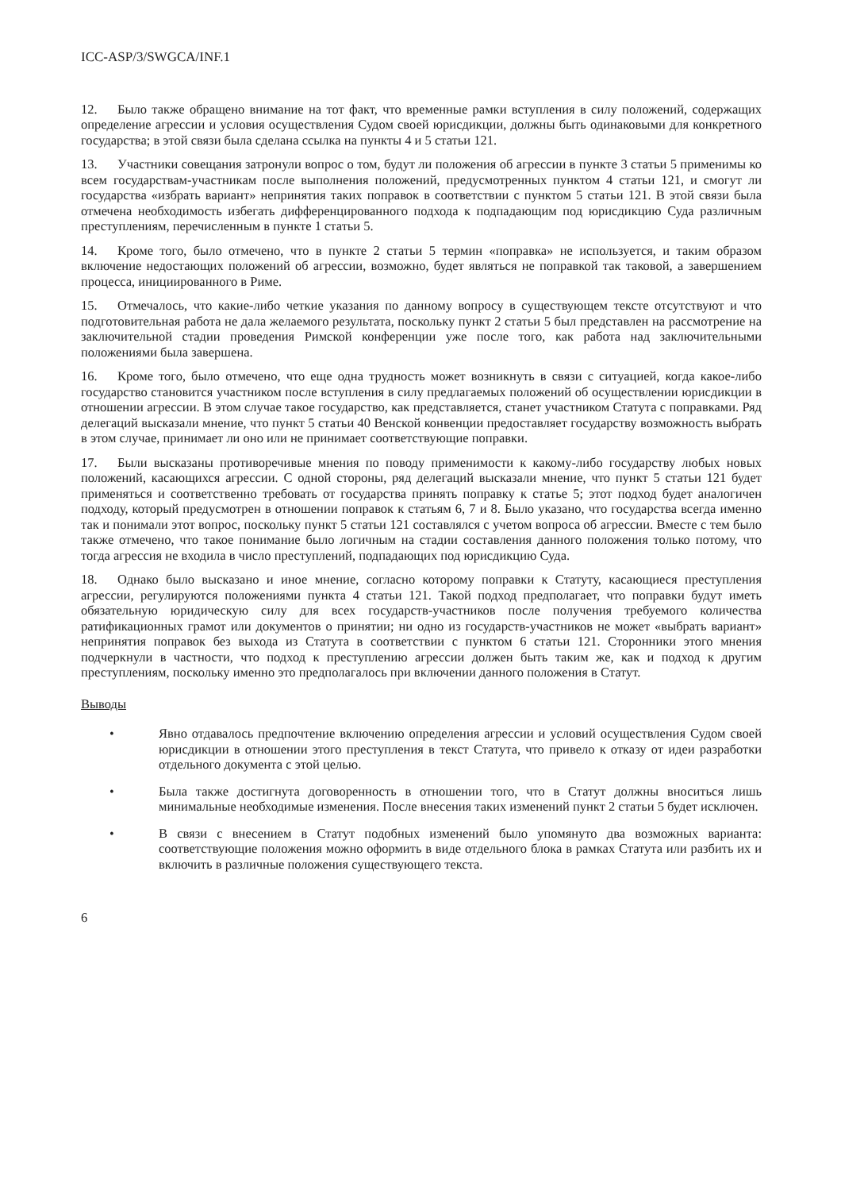ICC-ASP/3/SWGCA/INF.1
12. Было также обращено внимание на тот факт, что временные рамки вступления в силу положений, содержащих определение агрессии и условия осуществления Судом своей юрисдикции, должны быть одинаковыми для конкретного государства; в этой связи была сделана ссылка на пункты 4 и 5 статьи 121.
13. Участники совещания затронули вопрос о том, будут ли положения об агрессии в пункте 3 статьи 5 применимы ко всем государствам-участникам после выполнения положений, предусмотренных пунктом 4 статьи 121, и смогут ли государства «избрать вариант» непринятия таких поправок в соответствии с пунктом 5 статьи 121. В этой связи была отмечена необходимость избегать дифференцированного подхода к подпадающим под юрисдикцию Суда различным преступлениям, перечисленным в пункте 1 статьи 5.
14. Кроме того, было отмечено, что в пункте 2 статьи 5 термин «поправка» не используется, и таким образом включение недостающих положений об агрессии, возможно, будет являться не поправкой так таковой, а завершением процесса, инициированного в Риме.
15. Отмечалось, что какие-либо четкие указания по данному вопросу в существующем тексте отсутствуют и что подготовительная работа не дала желаемого результата, поскольку пункт 2 статьи 5 был представлен на рассмотрение на заключительной стадии проведения Римской конференции уже после того, как работа над заключительными положениями была завершена.
16. Кроме того, было отмечено, что еще одна трудность может возникнуть в связи с ситуацией, когда какое-либо государство становится участником после вступления в силу предлагаемых положений об осуществлении юрисдикции в отношении агрессии. В этом случае такое государство, как представляется, станет участником Статута с поправками. Ряд делегаций высказали мнение, что пункт 5 статьи 40 Венской конвенции предоставляет государству возможность выбрать в этом случае, принимает ли оно или не принимает соответствующие поправки.
17. Были высказаны противоречивые мнения по поводу применимости к какому-либо государству любых новых положений, касающихся агрессии. С одной стороны, ряд делегаций высказали мнение, что пункт 5 статьи 121 будет применяться и соответственно требовать от государства принять поправку к статье 5; этот подход будет аналогичен подходу, который предусмотрен в отношении поправок к статьям 6, 7 и 8. Было указано, что государства всегда именно так и понимали этот вопрос, поскольку пункт 5 статьи 121 составлялся с учетом вопроса об агрессии. Вместе с тем было также отмечено, что такое понимание было логичным на стадии составления данного положения только потому, что тогда агрессия не входила в число преступлений, подпадающих под юрисдикцию Суда.
18. Однако было высказано и иное мнение, согласно которому поправки к Статуту, касающиеся преступления агрессии, регулируются положениями пункта 4 статьи 121. Такой подход предполагает, что поправки будут иметь обязательную юридическую силу для всех государств-участников после получения требуемого количества ратификационных грамот или документов о принятии; ни одно из государств-участников не может «выбрать вариант» непринятия поправок без выхода из Статута в соответствии с пунктом 6 статьи 121. Сторонники этого мнения подчеркнули в частности, что подход к преступлению агрессии должен быть таким же, как и подход к другим преступлениям, поскольку именно это предполагалось при включении данного положения в Статут.
Выводы
• Явно отдавалось предпочтение включению определения агрессии и условий осуществления Судом своей юрисдикции в отношении этого преступления в текст Статута, что привело к отказу от идеи разработки отдельного документа с этой целью.
• Была также достигнута договоренность в отношении того, что в Статут должны вноситься лишь минимальные необходимые изменения. После внесения таких изменений пункт 2 статьи 5 будет исключен.
• В связи с внесением в Статут подобных изменений было упомянуто два возможных варианта: соответствующие положения можно оформить в виде отдельного блока в рамках Статута или разбить их и включить в различные положения существующего текста.
6